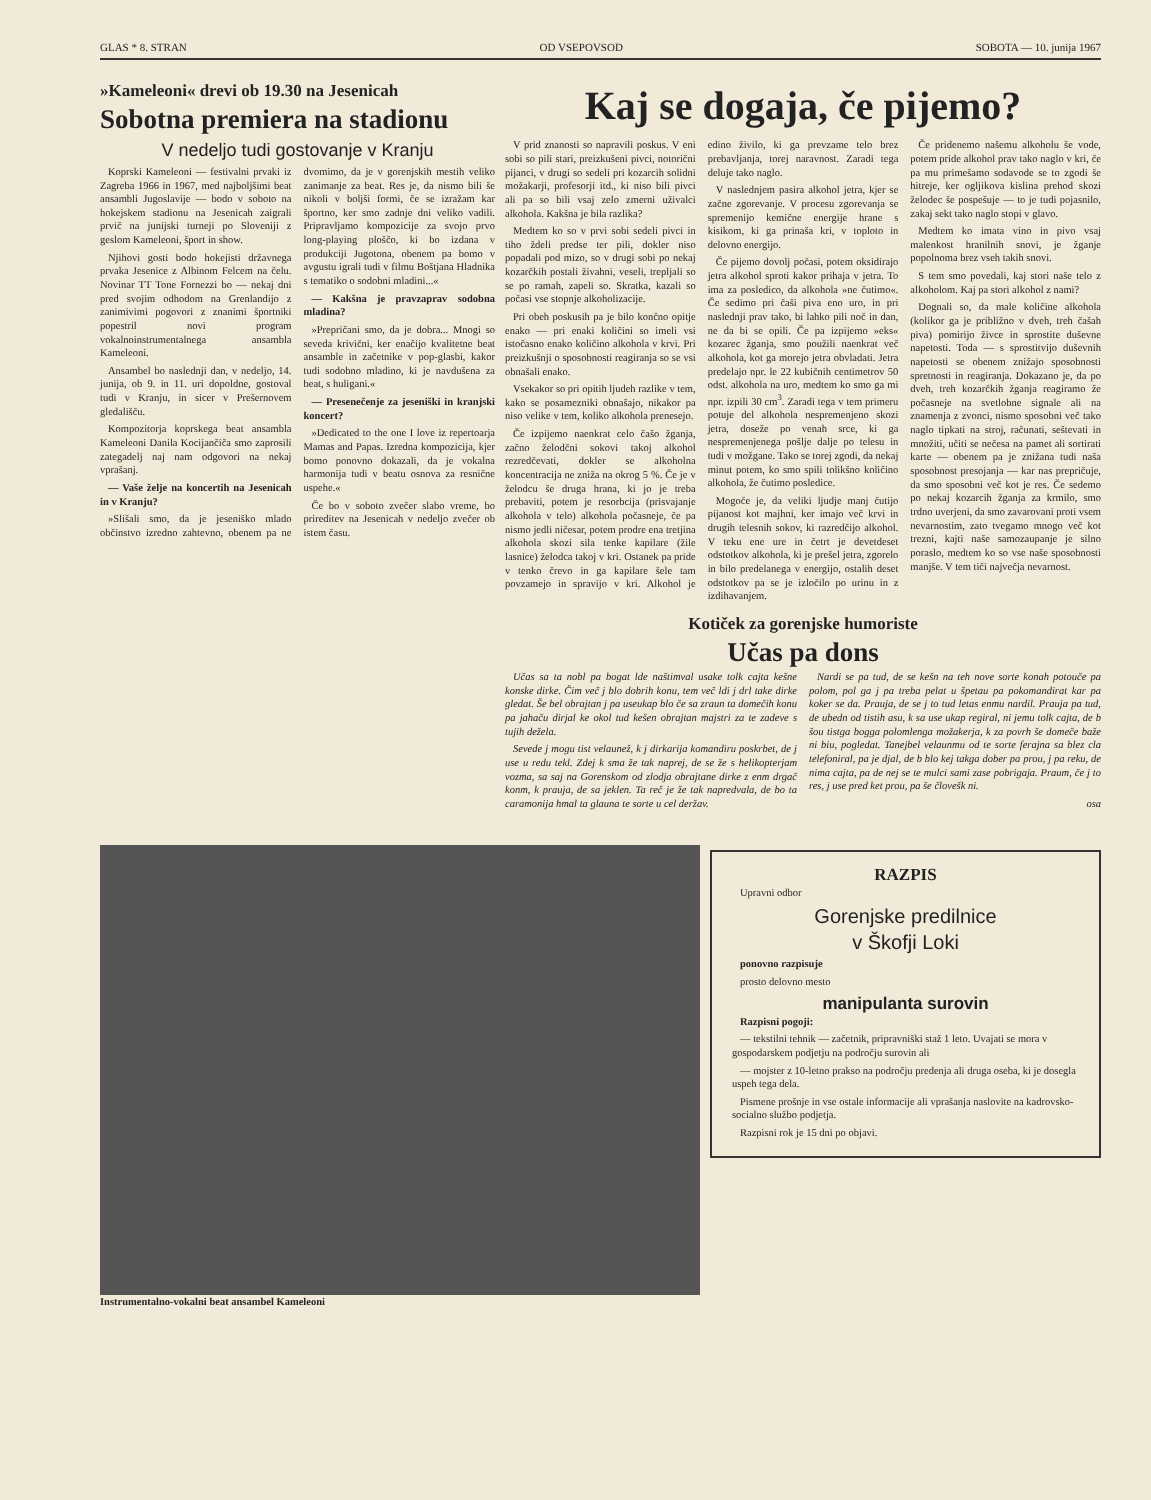GLAS * 8. STRAN OD VSEPOVSOD SOBOTA — 10. junija 1967
»Kameleoni« drevi ob 19.30 na Jesenicah
Sobotna premiera na stadionu
V nedeljo tudi gostovanje v Kranju
Koprski Kameleoni — festivalni prvaki iz Zagreba 1966 in 1967, med najboljšimi beat ansambli Jugoslavije — bodo v soboto na hokejskem stadionu na Jesenicah zaigrali prvič na junijski turneji po Sloveniji z geslom Kameleoni, šport in show.
Njihovi gosti bodo hokejisti državnega prvaka Jesenice z Albinom Felcem na čelu. Novinar TT Tone Fornezzi bo — nekaj dni pred svojim odhodom na Grenlandijo z zanimivimi pogovori z znanimi športniki popestril novi program vokalnoinstrumentalnega ansambla Kameleoni.
Ansambel bo naslednji dan, v nedeljo, 14. junija, ob 9. in 11. uri dopoldne, gostoval tudi v Kranju, in sicer v Prešernovem gledališču.
Kompozitorja koprskega beat ansambla Kameleoni Danila Kocijančiča smo zaprosili zategadelj naj nam odgovori na nekaj vprašanj.
— Vaše želje na koncertih na Jesenicah in v Kranju?
»Slišali smo, da je jeseniško mlado občinstvo izredno zahtevno, obenem pa ne dvomimo, da je v gorenjskih mestih veliko zanimanje za beat. Res je, da nismo bili še nikoli v boljši formi, če se izražam kar športno, ker smo zadnje dni veliko vadili. Pripravljamo kompozicije za svojo prvo long-playing ploščo, ki bo izdana v produkciji Jugotona, obenem pa bomo v avgustu igrali tudi v filmu Boštjana Hladnika s tematiko o sodobni mladini...«
— Kakšna je pravzaprav sodobna mladina?
»Prepričani smo, da je dobra... Mnogi so seveda krivični, ker enačijo kvalitetne beat ansamble in začetnike v pop-glasbi, kakor tudi sodobno mladino, ki je navdušena za beat, s huligani.«
— Presenečenje za jeseniški in kranjski koncert?
»Dedicated to the one I love iz repertoarja Mamas and Papas. Izredna kompozicija, kjer bomo ponovno dokazali, da je vokalna harmonija tudi v beatu osnova za resnične uspehe.«
Če bo v soboto zvečer slabo vreme, bo prireditev na Jesenicah v nedeljo zvečer ob istem času.
Kaj se dogaja, če pijemo?
V prid znanosti so napravili poskus. V eni sobi so pili stari, preizkušeni pivci, notorični pijanci, v drugi so sedeli pri kozarcih solidni možakarji, profesorji itd., ki niso bili pivci ali pa so bili vsaj zelo zmerni uživalci alkohola. Kakšna je bila razlika?
Medtem ko so v prvi sobi sedeli pivci in tiho ždeli predse ter pili, dokler niso popadali pod mizo, so v drugi sobi po nekaj kozarčkih postali živahni, veseli, trepljali so se po ramah, zapeli so. Skratka, kazali so počasi vse stopnje alkoholizacije.
Pri obeh poskusih pa je bilo končno opitje enako — pri enaki količini so imeli vsi istočasno enako količino alkohola v krvi. Pri preizkušnji o sposobnosti reagiranja so se vsi obnašali enako.
Vsekakor so pri opitih ljudeh razlike v tem, kako se posamezniki obnašajo, nikakor pa niso velike v tem, koliko alkohola prenesejo.
Če izpijemo naenkrat celo čašo žganja, začno želodčni sokovi takoj alkohol rezredčevati, dokler se alkoholna koncentracija ne zniža na okrog 5 %. Če je v želodcu še druga hrana, ki jo je treba prebaviti, potem je resorbcija (prisvajanje alkohola v telo) alkohola počasneje, če pa nismo jedli ničesar, potem prodre ena tretjina alkohola skozi sila tenke kapilare (žile lasnice) želodca takoj v kri. Ostanek pa pride v tenko črevo in ga kapilare šele tam povzamejo in spravijo v kri. Alkohol je edino živilo, ki ga prevzame telo brez prebavljanja, torej naravnost. Zaradi tega deluje tako naglo.
V naslednjem pasira alkohol jetra, kjer se začne zgorevanje. V procesu zgorevanja se spremenijo kemične energije hrane s kisikom, ki ga prinaša kri, v toploto in delovno energijo.
Če pijemo dovolj počasi, potem oksidirajo jetra alkohol sproti kakor prihaja v jetra. To ima za posledico, da alkohola »ne čutimo«. Če sedimo pri čaši piva eno uro, in pri naslednji prav tako, bi lahko pili noč in dan, ne da bi se opili. Če pa izpijemo »eks« kozarec žganja, smo použili naenkrat več alkohola, kot ga morejo jetra obvladati. Jetra predelajo npr. le 22 kubičnih centimetrov 50 odst. alkohola na uro, medtem ko smo ga mi npr. izpili 30 cm<sup>3</sup>. Zaradi tega v tem primeru potuje del alkohola nespremenjeno skozi jetra, doseže po venah srce, ki ga nespremenjenega pošlje dalje po telesu in tudi v možgane. Tako se torej zgodi, da nekaj minut potem, ko smo spili tolikšno količino alkohola, že čutimo posledice.
Mogoče je, da veliki ljudje manj čutijo pijanost kot majhni, ker imajo več krvi in drugih telesnih sokov, ki razredčijo alkohol. V teku ene ure in četrt je devetdeset odstotkov alkohola, ki je prešel jetra, zgorelo in bilo predelanega v energijo, ostalih deset odstotkov pa se je izločilo po urinu in z izdihavanjem.
Če pridenemo našemu alkoholu še vode, potem pride alkohol prav tako naglo v kri, če pa mu primešamo sodavode se to zgodi še hitreje, ker ogljikova kislina prehod skozi želodec še pospešuje — to je tudi pojasnilo, zakaj sekt tako naglo stopi v glavo.
Medtem ko imata vino in pivo vsaj malenkost hranilnih snovi, je žganje popolnoma brez vseh takih snovi.
S tem smo povedali, kaj stori naše telo z alkoholom. Kaj pa stori alkohol z nami?
Dognali so, da male količine alkohola (kolikor ga je približno v dveh, treh čašah piva) pomirijo živce in sprostite duševne napetosti. Toda — s sprostitvijo duševnih napetosti se obenem znižajo sposobnosti spretnosti in reagiranja. Dokazano je, da po dveh, treh kozarčkih žganja reagiramo že počasneje na svetlobne signale ali na znamenja z zvonci, nismo sposobni več tako naglo tipkati na stroj, računati, seštevati in množiti, učiti se nečesa na pamet ali sortirati karte — obenem pa je znižana tudi naša sposobnost presojanja — kar nas prepričuje, da smo sposobni več kot je res. Če sedemo po nekaj kozarcih žganja za krmilo, smo trdno uverjeni, da smo zavarovani proti vsem nevarnostim, zato tvegamo mnogo več kot trezni, kajti naše samozaupanje je silno poraslo, medtem ko so vse naše sposobnosti manjše. V tem tiči največja nevarnost.
Kotiček za gorenjske humoriste
Učas pa dons
Učas sa ta nobl pa bogat lde naštimval usake tolk cajta kešne konske dirke. Čim več j blo dobrih konu, tem več ldi j drl take dirke gledat. Še bel obrajtan j pa useukap blo če sa zraun ta domečih konu pa jahaču dirjal ke okol tud kešen obrajtan majstri za te zadeve s tujih dežela.
Sevede j mogu tist velaunež, k j dirkarija komandiru poskrbet, de j use u redu tekl. Zdej k sma že tak naprej, de se že s helikopterjam vozma, sa saj na Gorenskom od zlodja obrajtane dirke z enm drgač konm, k prauja, de sa jeklen. Ta reč je že tak napredvala, de bo ta caramonija hmal ta glauna te sorte u cel deržav.
Nardi se pa tud, de se kešn na teh nove sorte konah potouče pa polom, pol ga j pa treba pelat u špetau pa pokomandirat kar pa koker se da. Prauja, de se j to tud letas enmu nardil. Prauja pa tud, de ubedn od tistih asu, k sa use ukap regiral, ni jemu tolk cajta, de b šou tistga bogga polomlenga možakerja, k za povrh še domeče baže ni biu, pogledat. Tanejbel velaunmu od te sorte ferajna sa blez cla telefoniral, pa je djal, de b blo kej takga dober pa prou, j pa reku, de nima cajta, pa de nej se te mulci sami zase pobrigaja. Praum, če j to res, j use pred ket prou, pa še človešk ni.
osa
Instrumentalno-vokalni beat ansambel Kameleoni
RAZPIS
Upravni odbor
Gorenjske predilnice
v Škofji Loki
ponovno razpisuje
prosto delovno mesto
manipulanta surovin
Razpisni pogoji:
— tekstilni tehnik — začetnik, pripravniški staž 1 leto. Uvajati se mora v gospodarskem podjetju na področju surovin ali
— mojster z 10-letno prakso na področju predenja ali druga oseba, ki je dosegla uspeh tega dela.
Pismene prošnje in vse ostale informacije ali vprašanja naslovite na kadrovsko-socialno službo podjetja.
Razpisni rok je 15 dni po objavi.